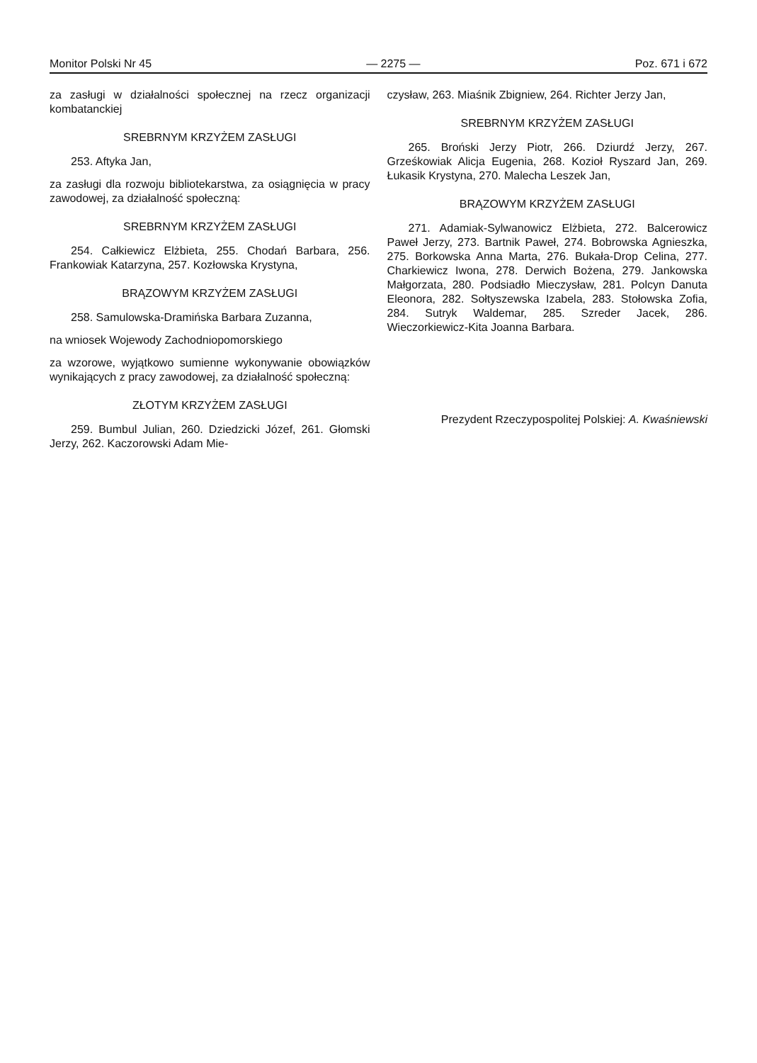Monitor Polski Nr 45 — 2275 — Poz. 671 i 672
za zasługi w działalności społecznej na rzecz organizacji kombatanckiej
SREBRNYM KRZYŻEM ZASŁUGI
253. Aftyka Jan,
za zasługi dla rozwoju bibliotekarstwa, za osiągnięcia w pracy zawodowej, za działalność społeczną:
SREBRNYM KRZYŻEM ZASŁUGI
254. Całkiewicz Elżbieta, 255. Chodań Barbara, 256. Frankowiak Katarzyna, 257. Kozłowska Krystyna,
BRĄZOWYM KRZYŻEM ZASŁUGI
258. Samulowska-Dramińska Barbara Zuzanna,
na wniosek Wojewody Zachodniopomorskiego
za wzorowe, wyjątkowo sumienne wykonywanie obowiązków wynikających z pracy zawodowej, za działalność społeczną:
ZŁOTYM KRZYŻEM ZASŁUGI
259. Bumbul Julian, 260. Dziedzicki Józef, 261. Głomski Jerzy, 262. Kaczorowski Adam Mie-
czysław, 263. Miaśnik Zbigniew, 264. Richter Jerzy Jan,
SREBRNYM KRZYŻEM ZASŁUGI
265. Broński Jerzy Piotr, 266. Dziurdź Jerzy, 267. Grześkowiak Alicja Eugenia, 268. Kozioł Ryszard Jan, 269. Łukasik Krystyna, 270. Malecha Leszek Jan,
BRĄZOWYM KRZYŻEM ZASŁUGI
271. Adamiak-Sylwanowicz Elżbieta, 272. Balcerowicz Paweł Jerzy, 273. Bartnik Paweł, 274. Bobrowska Agnieszka, 275. Borkowska Anna Marta, 276. Bukała-Drop Celina, 277. Charkiewicz Iwona, 278. Derwich Bożena, 279. Jankowska Małgorzata, 280. Podsiadło Mieczysław, 281. Polcyn Danuta Eleonora, 282. Sołtyszewska Izabela, 283. Stołowska Zofia, 284. Sutryk Waldemar, 285. Szreder Jacek, 286. Wieczorkiewicz-Kita Joanna Barbara.
Prezydent Rzeczypospolitej Polskiej: A. Kwaśniewski